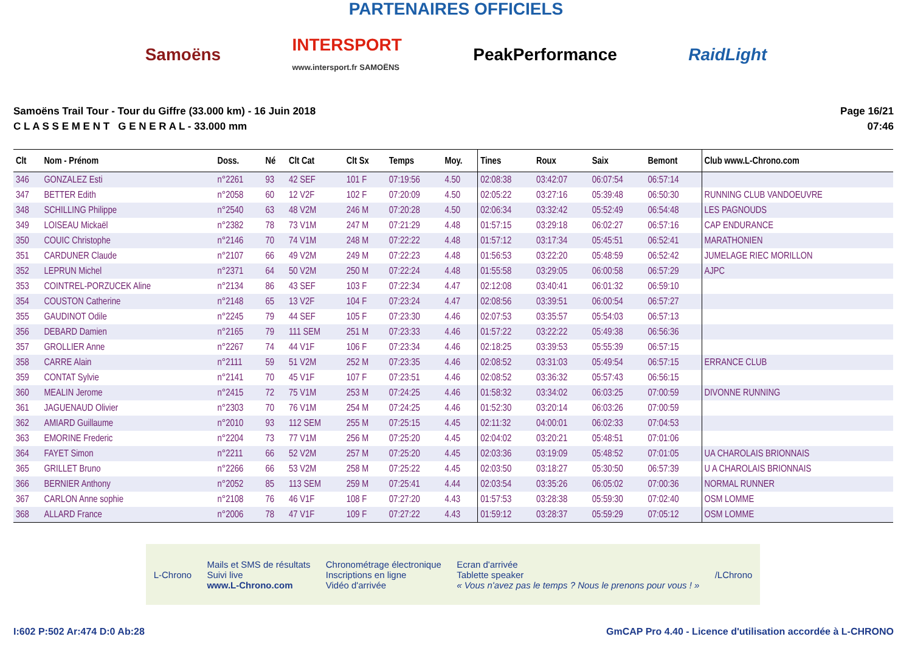PARTENAIRES OFFICIELS
Samoëns
INTERSPORT
www.intersport.fr SAMOËNS
PeakPerformance RaidLight
Samoëns Trail Tour - Tour du Giffre (33.000 km) - 16 Juin 2018
C L A S S E M E N T G E N E R A L - 33.000 mm
Page 16/21
07:46
| Clt | Nom - Prénom | Doss. | Né | Clt Cat | Clt Sx | Temps | Moy. | Tines | Roux | Saix | Bemont | Club www.L-Chrono.com |
| --- | --- | --- | --- | --- | --- | --- | --- | --- | --- | --- | --- | --- |
| 346 | GONZALEZ Esti | n°2261 | 93 | 42 SEF | 101 F | 07:19:56 | 4.50 | 02:08:38 | 03:42:07 | 06:07:54 | 06:57:14 | |
| 347 | BETTER Edith | n°2058 | 60 | 12 V2F | 102 F | 07:20:09 | 4.50 | 02:05:22 | 03:27:16 | 05:39:48 | 06:50:30 | RUNNING CLUB VANDOEUVRE |
| 348 | SCHILLING Philippe | n°2540 | 63 | 48 V2M | 246 M | 07:20:28 | 4.50 | 02:06:34 | 03:32:42 | 05:52:49 | 06:54:48 | LES PAGNOUDS |
| 349 | LOISEAU Mickaël | n°2382 | 78 | 73 V1M | 247 M | 07:21:29 | 4.48 | 01:57:15 | 03:29:18 | 06:02:27 | 06:57:16 | CAP ENDURANCE |
| 350 | COUIC Christophe | n°2146 | 70 | 74 V1M | 248 M | 07:22:22 | 4.48 | 01:57:12 | 03:17:34 | 05:45:51 | 06:52:41 | MARATHONIEN |
| 351 | CARDUNER Claude | n°2107 | 66 | 49 V2M | 249 M | 07:22:23 | 4.48 | 01:56:53 | 03:22:20 | 05:48:59 | 06:52:42 | JUMELAGE RIEC MORILLON |
| 352 | LEPRUN Michel | n°2371 | 64 | 50 V2M | 250 M | 07:22:24 | 4.48 | 01:55:58 | 03:29:05 | 06:00:58 | 06:57:29 | AJPC |
| 353 | COINTREL-PORZUCEK Aline | n°2134 | 86 | 43 SEF | 103 F | 07:22:34 | 4.47 | 02:12:08 | 03:40:41 | 06:01:32 | 06:59:10 | |
| 354 | COUSTON Catherine | n°2148 | 65 | 13 V2F | 104 F | 07:23:24 | 4.47 | 02:08:56 | 03:39:51 | 06:00:54 | 06:57:27 | |
| 355 | GAUDINOT Odile | n°2245 | 79 | 44 SEF | 105 F | 07:23:30 | 4.46 | 02:07:53 | 03:35:57 | 05:54:03 | 06:57:13 | |
| 356 | DEBARD Damien | n°2165 | 79 | 111 SEM | 251 M | 07:23:33 | 4.46 | 01:57:22 | 03:22:22 | 05:49:38 | 06:56:36 | |
| 357 | GROLLIER Anne | n°2267 | 74 | 44 V1F | 106 F | 07:23:34 | 4.46 | 02:18:25 | 03:39:53 | 05:55:39 | 06:57:15 | |
| 358 | CARRE Alain | n°2111 | 59 | 51 V2M | 252 M | 07:23:35 | 4.46 | 02:08:52 | 03:31:03 | 05:49:54 | 06:57:15 | ERRANCE CLUB |
| 359 | CONTAT Sylvie | n°2141 | 70 | 45 V1F | 107 F | 07:23:51 | 4.46 | 02:08:52 | 03:36:32 | 05:57:43 | 06:56:15 | |
| 360 | MEALIN Jerome | n°2415 | 72 | 75 V1M | 253 M | 07:24:25 | 4.46 | 01:58:32 | 03:34:02 | 06:03:25 | 07:00:59 | DIVONNE RUNNING |
| 361 | JAGUENAUD Olivier | n°2303 | 70 | 76 V1M | 254 M | 07:24:25 | 4.46 | 01:52:30 | 03:20:14 | 06:03:26 | 07:00:59 | |
| 362 | AMIARD Guillaume | n°2010 | 93 | 112 SEM | 255 M | 07:25:15 | 4.45 | 02:11:32 | 04:00:01 | 06:02:33 | 07:04:53 | |
| 363 | EMORINE Frederic | n°2204 | 73 | 77 V1M | 256 M | 07:25:20 | 4.45 | 02:04:02 | 03:20:21 | 05:48:51 | 07:01:06 | |
| 364 | FAYET Simon | n°2211 | 66 | 52 V2M | 257 M | 07:25:20 | 4.45 | 02:03:36 | 03:19:09 | 05:48:52 | 07:01:05 | UA CHAROLAIS BRIONNAIS |
| 365 | GRILLET Bruno | n°2266 | 66 | 53 V2M | 258 M | 07:25:22 | 4.45 | 02:03:50 | 03:18:27 | 05:30:50 | 06:57:39 | U A CHAROLAIS BRIONNAIS |
| 366 | BERNIER Anthony | n°2052 | 85 | 113 SEM | 259 M | 07:25:41 | 4.44 | 02:03:54 | 03:35:26 | 06:05:02 | 07:00:36 | NORMAL RUNNER |
| 367 | CARLON Anne sophie | n°2108 | 76 | 46 V1F | 108 F | 07:27:20 | 4.43 | 01:57:53 | 03:28:38 | 05:59:30 | 07:02:40 | OSM LOMME |
| 368 | ALLARD France | n°2006 | 78 | 47 V1F | 109 F | 07:27:22 | 4.43 | 01:59:12 | 03:28:37 | 05:59:29 | 07:05:12 | OSM LOMME |
L-Chrono
Mails et SMS de résultats
Suivi live
www.L-Chrono.com
Chronométrage électronique
Inscriptions en ligne
Vidéo d'arrivée
Ecran d'arrivée
Tablette speaker
« Vous n'avez pas le temps ? Nous le prenons pour vous ! »
/LChrono
I:602 P:502 Ar:474 D:0 Ab:28 GmCAP Pro 4.40 - Licence d'utilisation accordée à L-CHRONO